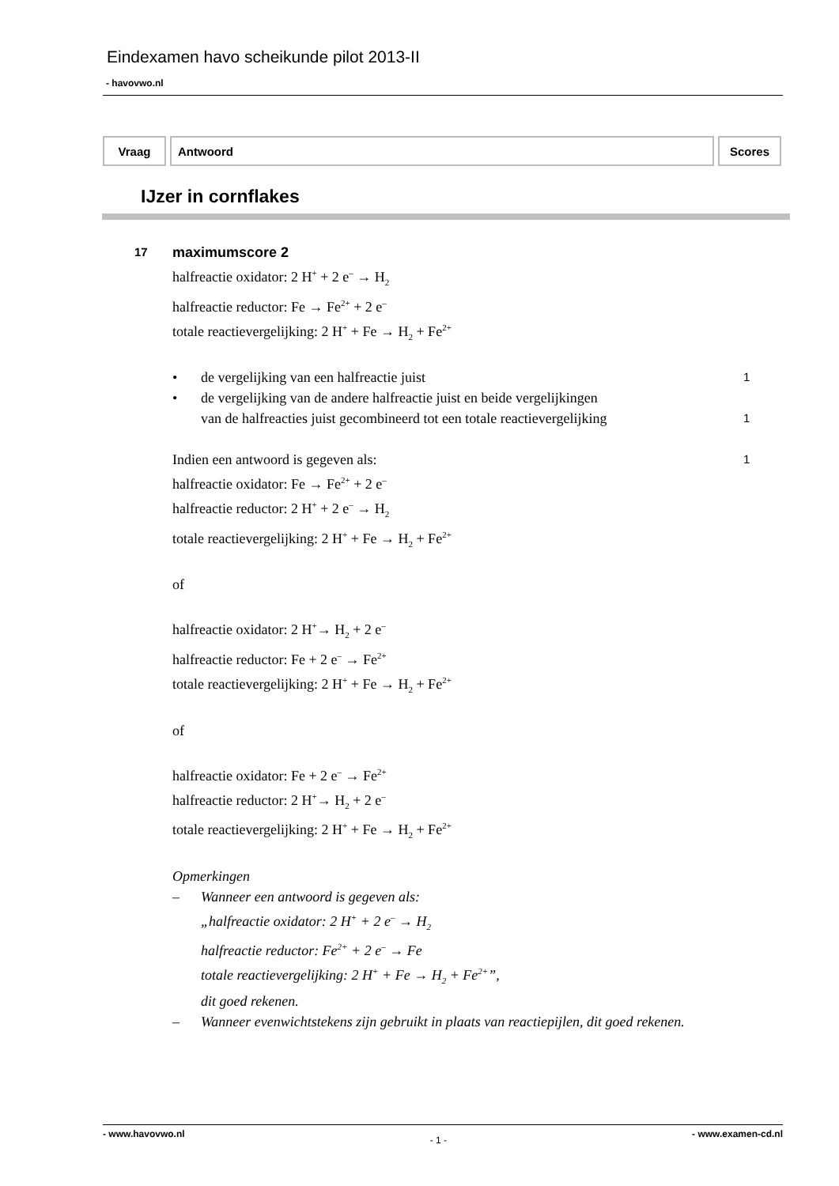Eindexamen havo scheikunde pilot 2013-II
- havovwo.nl
| Vraag | Antwoord | Scores |
| --- | --- | --- |
IJzer in cornflakes
17
maximumscore 2
halfreactie oxidator: 2 H<sup>+</sup> + 2 e<sup>–</sup> → H<sub>2</sub>
halfreactie reductor: Fe → Fe<sup>2+</sup> + 2 e<sup>–</sup>
totale reactievergelijking: 2 H<sup>+</sup> + Fe → H<sub>2</sub> + Fe<sup>2+</sup>
• de vergelijking van een halfreactie juist
1
• de vergelijking van de andere halfreactie juist en beide vergelijkingen
van de halfreacties juist gecombineerd tot een totale reactievergelijking
1
Indien een antwoord is gegeven als:
1
halfreactie oxidator: Fe → Fe<sup>2+</sup> + 2 e<sup>–</sup>
halfreactie reductor: 2 H<sup>+</sup> + 2 e<sup>–</sup> → H<sub>2</sub>
totale reactievergelijking: 2 H<sup>+</sup> + Fe → H<sub>2</sub> + Fe<sup>2+</sup>
of
halfreactie oxidator: 2 H<sup>+</sup>→ H<sub>2</sub> + 2 e<sup>–</sup>
halfreactie reductor: Fe + 2 e<sup>–</sup> → Fe<sup>2+</sup>
totale reactievergelijking: 2 H<sup>+</sup> + Fe → H<sub>2</sub> + Fe<sup>2+</sup>
of
halfreactie oxidator: Fe + 2 e<sup>–</sup> → Fe<sup>2+</sup>
halfreactie reductor: 2 H<sup>+</sup>→ H<sub>2</sub> + 2 e<sup>–</sup>
totale reactievergelijking: 2 H<sup>+</sup> + Fe → H<sub>2</sub> + Fe<sup>2+</sup>
Opmerkingen
– Wanneer een antwoord is gegeven als:
„halfreactie oxidator: 2 H<sup>+</sup> + 2 e<sup>–</sup> → H<sub>2</sub>
halfreactie reductor: Fe<sup>2+</sup> + 2 e<sup>–</sup> → Fe
totale reactievergelijking: 2 H<sup>+</sup> + Fe → H<sub>2</sub> + Fe<sup>2+</sup>”,
dit goed rekenen.
– Wanneer evenwichtstekens zijn gebruikt in plaats van reactiepijlen, dit goed rekenen.
- www.havovwo.nl - 1 - - www.examen-cd.nl